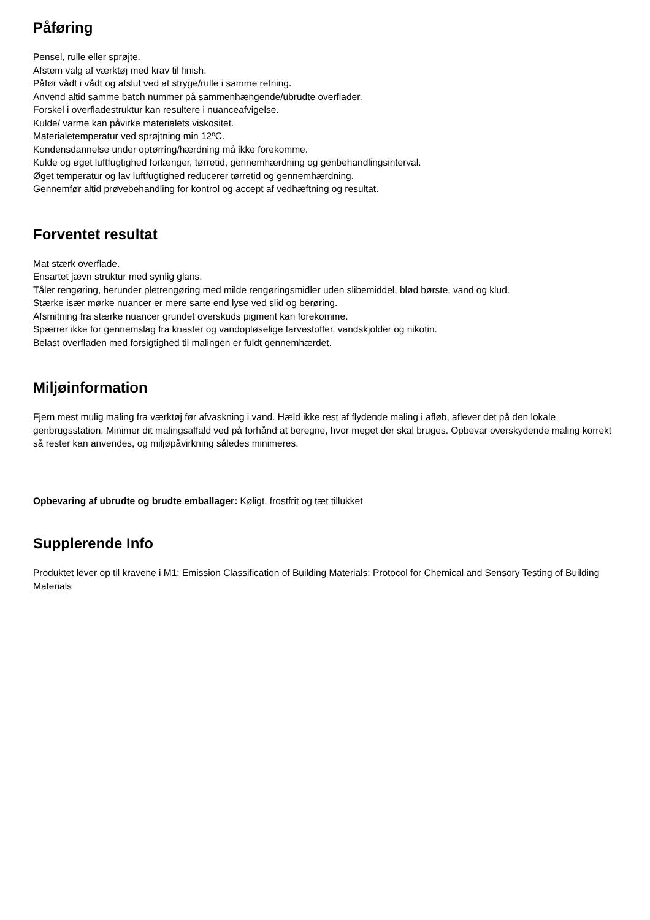Påføring
Pensel, rulle eller sprøjte.
Afstem valg af værktøj med krav til finish.
Påfør vådt i vådt og afslut ved at stryge/rulle i samme retning.
Anvend altid samme batch nummer på sammenhængende/ubrudte overflader.
Forskel i overfladestruktur kan resultere i nuanceafvigelse.
Kulde/ varme kan påvirke materialets viskositet.
Materialetemperatur ved sprøjtning min 12ºC.
Kondensdannelse under optørring/hærdning må ikke forekomme.
Kulde og øget luftfugtighed forlænger, tørretid, gennemhærdning og genbehandlingsinterval.
Øget temperatur og lav luftfugtighed reducerer tørretid og gennemhærdning.
Gennemfør altid prøvebehandling for kontrol og accept af vedhæftning og resultat.
Forventet resultat
Mat stærk overflade.
Ensartet jævn struktur med synlig glans.
Tåler rengøring, herunder pletrengøring med milde rengøringsmidler uden slibemiddel, blød børste, vand og klud.
Stærke især mørke nuancer er mere sarte end lyse ved slid og berøring.
Afsmitning fra stærke nuancer grundet overskuds pigment kan forekomme.
Spærrer ikke for gennemslag fra knaster og vandopløselige farvestoffer, vandskjolder og nikotin.
Belast overfladen med forsigtighed til malingen er fuldt gennemhærdet.
Miljøinformation
Fjern mest mulig maling fra værktøj før afvaskning i vand. Hæld ikke rest af flydende maling i afløb, aflever det på den lokale genbrugsstation. Minimer dit malingsaffald ved på forhånd at beregne, hvor meget der skal bruges. Opbevar overskydende maling korrekt så rester kan anvendes, og miljøpåvirkning således minimeres.
Opbevaring af ubrudte og brudte emballager: Køligt, frostfrit og tæt tillukket
Supplerende Info
Produktet lever op til kravene i M1: Emission Classification of Building Materials: Protocol for Chemical and Sensory Testing of Building Materials